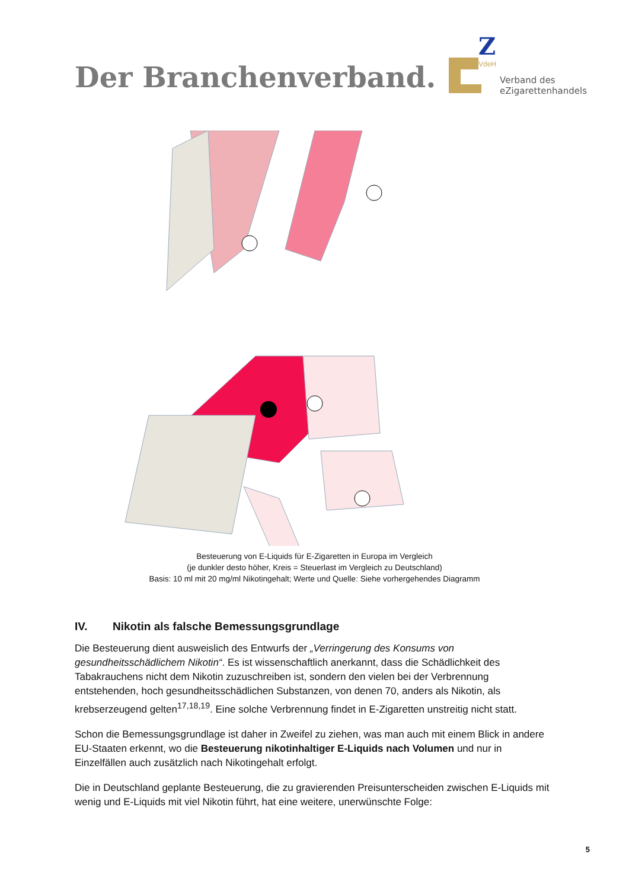Der Branchenverband.
Z
VdeH
Verband des
eZigarettenhandels
Besteuerung von E-Liquids für E-Zigaretten in Europa im Vergleich
(je dunkler desto höher, Kreis = Steuerlast im Vergleich zu Deutschland)
Basis: 10 ml mit 20 mg/ml Nikotingehalt; Werte und Quelle: Siehe vorhergehendes Diagramm
IV. Nikotin als falsche Bemessungsgrundlage
Die Besteuerung dient ausweislich des Entwurfs der „Verringerung des Konsums von gesundheitsschädlichem Nikotin“. Es ist wissenschaftlich anerkannt, dass die Schädlichkeit des Tabakrauchens nicht dem Nikotin zuzuschreiben ist, sondern den vielen bei der Verbrennung entstehenden, hoch gesundheitsschädlichen Substanzen, von denen 70, anders als Nikotin, als krebserzeugend gelten<sup>17,18,19</sup>. Eine solche Verbrennung findet in E-Zigaretten unstreitig nicht statt.
Schon die Bemessungsgrundlage ist daher in Zweifel zu ziehen, was man auch mit einem Blick in andere EU-Staaten erkennt, wo die Besteuerung nikotinhaltiger E-Liquids nach Volumen und nur in Einzelfällen auch zusätzlich nach Nikotingehalt erfolgt.
Die in Deutschland geplante Besteuerung, die zu gravierenden Preisunterscheiden zwischen E-Liquids mit wenig und E-Liquids mit viel Nikotin führt, hat eine weitere, unerwünschte Folge:
5